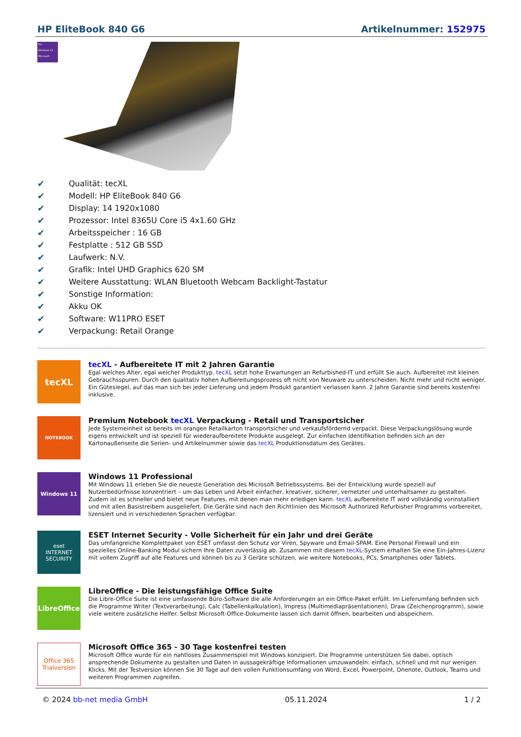HP EliteBook 840 G6 Artikelnummer: 152975
Pro
Windows 11
Microsoft
✔ Qualität: tecXL
✔ Modell: HP EliteBook 840 G6
✔ Display: 14 1920x1080
✔ Prozessor: Intel 8365U Core i5 4x1.60 GHz
✔ Arbeitsspeicher : 16 GB
✔ Festplatte : 512 GB SSD
✔ Laufwerk: N.V.
✔ Grafik: Intel UHD Graphics 620 SM
✔ Weitere Ausstattung: WLAN Bluetooth Webcam Backlight-Tastatur
✔ Sonstige Information:
✔ Akku OK
✔ Software: W11PRO ESET
✔ Verpackung: Retail Orange
tecXL
tecXL - Aufbereitete IT mit 2 Jahren Garantie
Egal welches Alter, egal welcher Produkttyp. tecXL setzt hohe Erwartungen an Refurbished-IT und erfüllt Sie auch. Aufbereitet mit kleinen Gebrauchsspuren. Durch den qualitativ hohen Aufbereitungsprozess oft nicht von Neuware zu unterscheiden. Nicht mehr und nicht weniger. Ein Gütesiegel, auf das man sich bei jeder Lieferung und jedem Produkt garantiert verlassen kann. 2 Jahre Garantie sind bereits kostenfrei inklusive.
NOTEBOOK
Premium Notebook tecXL Verpackung - Retail und Transportsicher
Jede Systemeinheit ist bereits im orangen Retailkarton transportsicher und verkaufsfördernd verpackt. Diese Verpackungslösung wurde eigens entwickelt und ist speziell für wiederaufbereitete Produkte ausgelegt. Zur einfachen Identifikation befinden sich an der Kartonaußenseite die Serien- und Artikelnummer sowie das tecXL Produktionsdatum des Gerätes.
Windows 11
Windows 11 Professional
Mit Windows 11 erleben Sie die neueste Generation des Microsoft Betriebssystems. Bei der Entwicklung wurde speziell auf Nutzerbedürfnisse konzentriert – um das Leben und Arbeit einfacher, kreativer, sicherer, vernetzter und unterhaltsamer zu gestalten. Zudem ist es schneller und bietet neue Features, mit denen man mehr erledigen kann. tecXL aufbereitete IT wird vollständig vorinstalliert und mit allen Basistreibern ausgeliefert. Die Geräte sind nach den Richtlinien des Microsoft Authorized Refurbisher Programms vorbereitet, lizensiert und in verschiedenen Sprachen verfügbar.
eset
INTERNET SECURITY
ESET Internet Security - Volle Sicherheit für ein Jahr und drei Geräte
Das umfangreiche Komplettpaket von ESET umfasst den Schutz vor Viren, Spyware und Email-SPAM. Eine Personal Firewall und ein spezielles Online-Banking Modul sichern Ihre Daten zuverlässig ab. Zusammen mit diesem tecXL-System erhalten Sie eine Ein-Jahres-Lizenz mit vollem Zugriff auf alle Features und können bis zu 3 Geräte schützen, wie weitere Notebooks, PCs, Smartphones oder Tablets.
LibreOffice
LibreOffice - Die leistungsfähige Office Suite
Die Libre-Office Suite ist eine umfassende Büro-Software die alle Anforderungen an ein Office-Paket erfüllt. Im Lieferumfang befinden sich die Programme Writer (Textverarbeitung), Calc (Tabellenkalkulation), Impress (Multimediapräsentationen), Draw (Zeichenprogramm), sowie viele weitere zusätzliche Helfer. Selbst Microsoft-Office-Dokumente lassen sich damit öffnen, bearbeiten und abspeichern.
Office 365
Trialversion
Microsoft Office 365 - 30 Tage kostenfrei testen
Microsoft Office wurde für ein nahtloses Zusammenspiel mit Windows konzipiert. Die Programme unterstützen Sie dabei, optisch ansprechende Dokumente zu gestalten und Daten in aussagekräftige Informationen umzuwandeln: einfach, schnell und mit nur wenigen Klicks. Mit der Testversion können Sie 30 Tage auf den vollen Funktionsumfang von Word, Excel, Powerpoint, Onenote, Outlook, Teams und weiteren Programmen zugreifen.
© 2024 bb-net media GmbH 05.11.2024 1 / 2